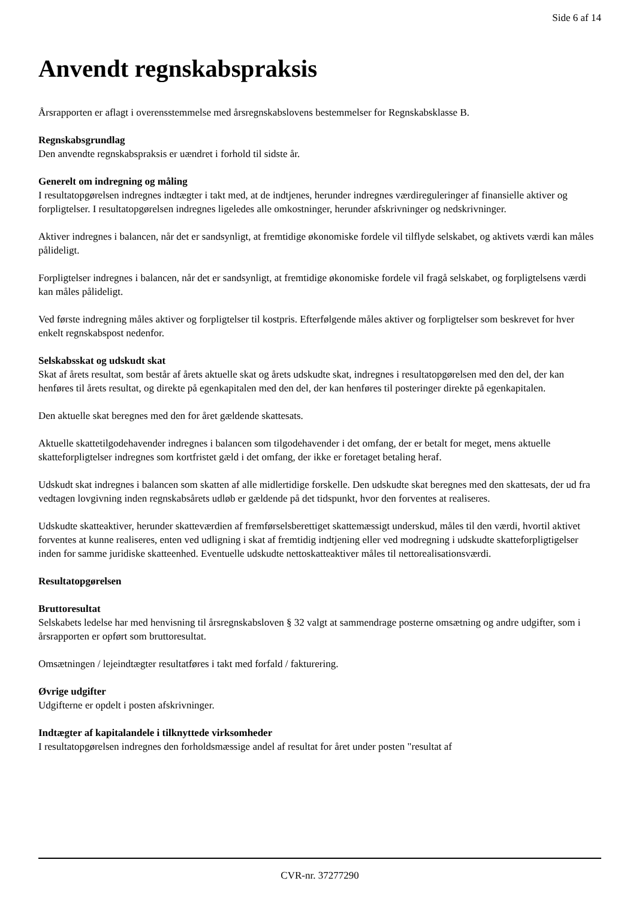Side 6 af 14
Anvendt regnskabspraksis
Årsrapporten er aflagt i overensstemmelse med årsregnskabslovens bestemmelser for Regnskabsklasse B.
Regnskabsgrundlag
Den anvendte regnskabspraksis er uændret i forhold til sidste år.
Generelt om indregning og måling
I resultatopgørelsen indregnes indtægter i takt med, at de indtjenes, herunder indregnes værdireguleringer af finansielle aktiver og forpligtelser. I resultatopgørelsen indregnes ligeledes alle omkostninger, herunder afskrivninger og nedskrivninger.
Aktiver indregnes i balancen, når det er sandsynligt, at fremtidige økonomiske fordele vil tilflyde selskabet, og aktivets værdi kan måles pålideligt.
Forpligtelser indregnes i balancen, når det er sandsynligt, at fremtidige økonomiske fordele vil fragå selskabet, og forpligtelsens værdi kan måles pålideligt.
Ved første indregning måles aktiver og forpligtelser til kostpris. Efterfølgende måles aktiver og forpligtelser som beskrevet for hver enkelt regnskabspost nedenfor.
Selskabsskat og udskudt skat
Skat af årets resultat, som består af årets aktuelle skat og årets udskudte skat, indregnes i resultatopgørelsen med den del, der kan henføres til årets resultat, og direkte på egenkapitalen med den del, der kan henføres til posteringer direkte på egenkapitalen.
Den aktuelle skat beregnes med den for året gældende skattesats.
Aktuelle skattetilgodehavender indregnes i balancen som tilgodehavender i det omfang, der er betalt for meget, mens aktuelle skatteforpligtelser indregnes som kortfristet gæld i det omfang, der ikke er foretaget betaling heraf.
Udskudt skat indregnes i balancen som skatten af alle midlertidige forskelle. Den udskudte skat beregnes med den skattesats, der ud fra vedtagen lovgivning inden regnskabsårets udløb er gældende på det tidspunkt, hvor den forventes at realiseres.
Udskudte skatteaktiver, herunder skatteværdien af fremførselsberettiget skattemæssigt underskud, måles til den værdi, hvortil aktivet forventes at kunne realiseres, enten ved udligning i skat af fremtidig indtjening eller ved modregning i udskudte skatteforpligtigelser inden for samme juridiske skatteenhed. Eventuelle udskudte nettoskatteaktiver måles til nettorealisationsværdi.
Resultatopgørelsen
Bruttoresultat
Selskabets ledelse har med henvisning til årsregnskabsloven § 32 valgt at sammendrage posterne omsætning og andre udgifter, som i årsrapporten er opført som bruttoresultat.
Omsætningen / lejeindtægter resultatføres i takt med forfald / fakturering.
Øvrige udgifter
Udgifterne er opdelt i posten afskrivninger.
Indtægter af kapitalandele i tilknyttede virksomheder
I resultatopgørelsen indregnes den forholdsmæssige andel af resultat for året under posten "resultat af
CVR-nr. 37277290